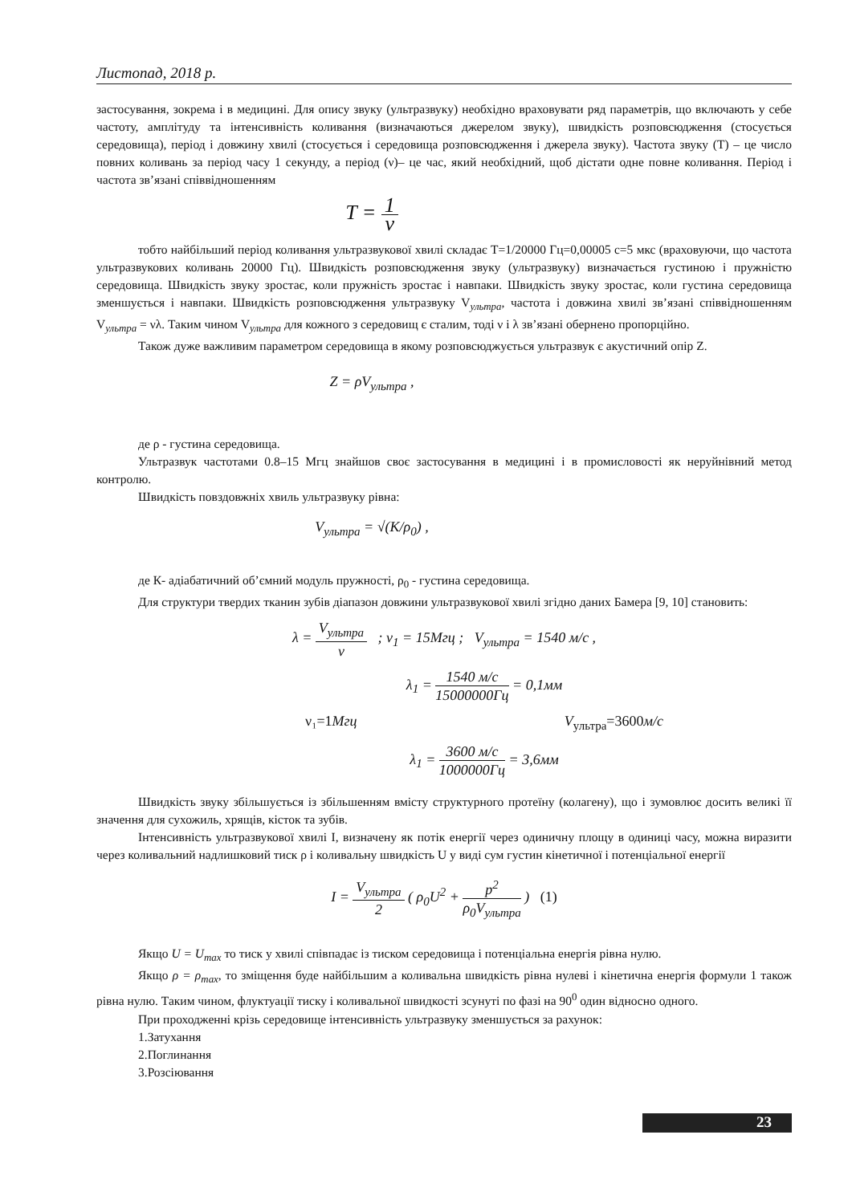Листопад, 2018 р.
застосування, зокрема і в медицині. Для опису звуку (ультразвуку) необхідно враховувати ряд параметрів, що включають у себе частоту, амплітуду та інтенсивність коливання (визначаються джерелом звуку), швидкість розповсюдження (стосується середовища), період і довжину хвилі (стосується і середовища розповсюдження і джерела звуку). Частота звуку (Т) – це число повних коливань за період часу 1 секунду, а період (ν)– це час, який необхідний, щоб дістати одне повне коливання. Період і частота зв’язані співвідношенням
T = 1 ν
тобто найбільший період коливання ультразвукової хвилі складає Т=1/20000 Гц=0,00005 с=5 мкс (враховуючи, що частота ультразвукових коливань 20000 Гц). Швидкість розповсюдження звуку (ультразвуку) визначається густиною і пружністю середовища. Швидкість звуку зростає, коли пружність зростає і навпаки. Швидкість звуку зростає, коли густина середовища зменшується і навпаки. Швидкість розповсюдження ультразвуку V<sub>ультра</sub>, частота і довжина хвилі зв’язані співвідношенням V<sub>ультра</sub> = νλ. Таким чином V<sub>ультра</sub> для кожного з середовищ є сталим, тоді ν і λ зв’язані обернено пропорційно.
Також дуже важливим параметром середовища в якому розповсюджується ультразвук є акустичний опір Z.
Z = ρV<sub>ультра</sub> ,
де ρ - густина середовища.
Ультразвук частотами 0.8–15 Мгц знайшов своє застосування в медицині і в промисловості як неруйнівний метод контролю.
Швидкість повздовжніх хвиль ультразвуку рівна:
V<sub>ультра</sub> = √(K/ρ<sub>0</sub>) ,
де К- адіабатичний об’ємний модуль пружності, ρ<sub>0</sub> - густина середовища.
Для структури твердих тканин зубів діапазон довжини ультразвукової хвилі згідно даних Бамера [9, 10] становить:
λ = V<sub>ультра</sub> ν ; ν<sub>1</sub> = 15Мгц ; V<sub>ультра</sub> = 1540 м/с ,
λ<sub>1</sub> = 1540 м/с 15000000Гц = 0,1мм
ν₁=1Мгц V<sub>ультра</sub>=3600м/с
λ<sub>1</sub> = 3600 м/с 1000000Гц = 3,6мм
Швидкість звуку збільшується із збільшенням вмісту структурного протеїну (колагену), що і зумовлює досить великі її значення для сухожиль, хрящів, кісток та зубів.
Інтенсивність ультразвукової хвилі I, визначену як потік енергії через одиничну площу в одиниці часу, можна виразити через коливальний надлишковий тиск ρ і коливальну швидкість U у виді сум густин кінетичної і потенціальної енергії
I = V<sub>ультра</sub> 2 ( ρ<sub>0</sub>U<sup>2</sup> + p<sup>2</sup> ρ<sub>0</sub>V<sub>ультра</sub> ) (1)
Якщо U = U<sub>max</sub> то тиск у хвилі співпадає із тиском середовища і потенціальна енергія рівна нулю.
Якщо ρ = ρ<sub>max</sub>, то зміщення буде найбільшим а коливальна швидкість рівна нулеві і кінетична енергія формули 1 також рівна нулю. Таким чином, флуктуації тиску і коливальної швидкості зсунуті по фазі на 90<sup>0</sup> один відносно одного.
При проходженні крізь середовище інтенсивність ультразвуку зменшується за рахунок:
1.Затухання
2.Поглинання
3.Розсіювання
23